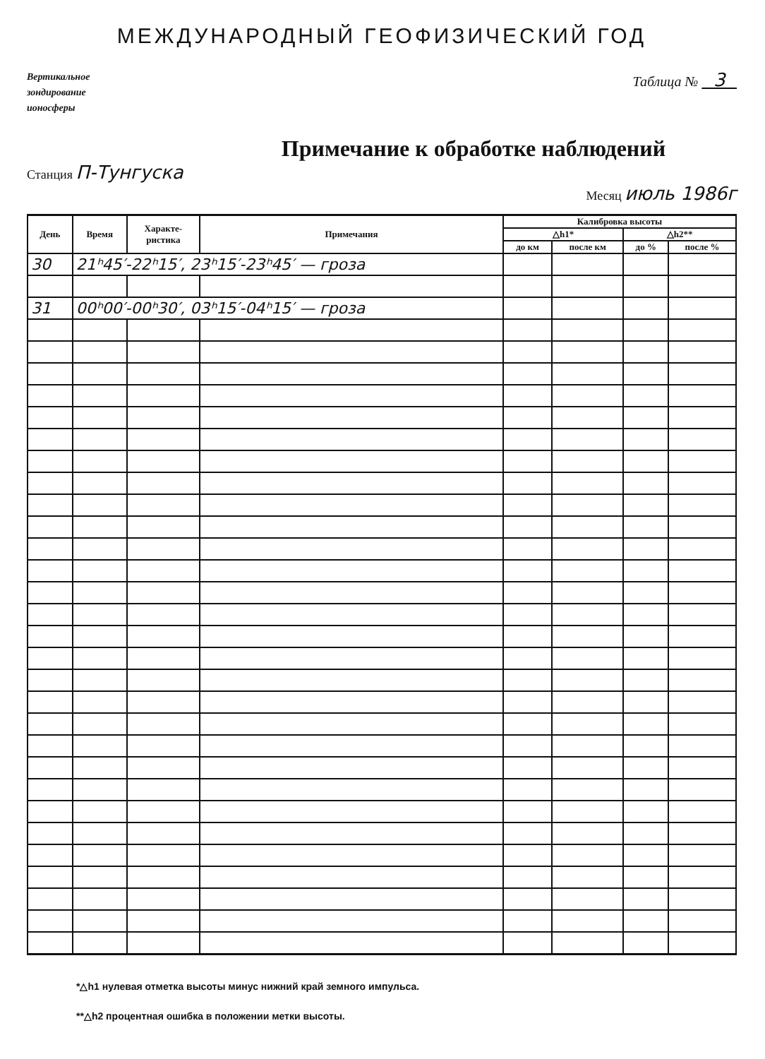МЕЖДУНАРОДНЫЙ ГЕОФИЗИЧЕСКИЙ ГОД
Вертикальное
зондирование
ионосферы
Таблица № 3
Примечание к обработке наблюдений
Станция П-Тунгуска
Месяц июль 1986г
| День | Время | Характе- ристика | Примечания | Калибровка высоты | | | |
| --- | --- | --- | --- | --- | --- | --- | --- |
| | | | | △h1* | | △h2** | |
| | | | | до км | после км | до % | после % |
| 30 | 21ʰ45′-22ʰ15′, 23ʰ15′-23ʰ45′ — гроза | | | | | | |
| 31 | 00ʰ00′-00ʰ30′, 03ʰ15′-04ʰ15′ — гроза | | | | | | |
*△h1 нулевая отметка высоты минус нижний край земного импульса.
**△h2 процентная ошибка в положении метки высоты.